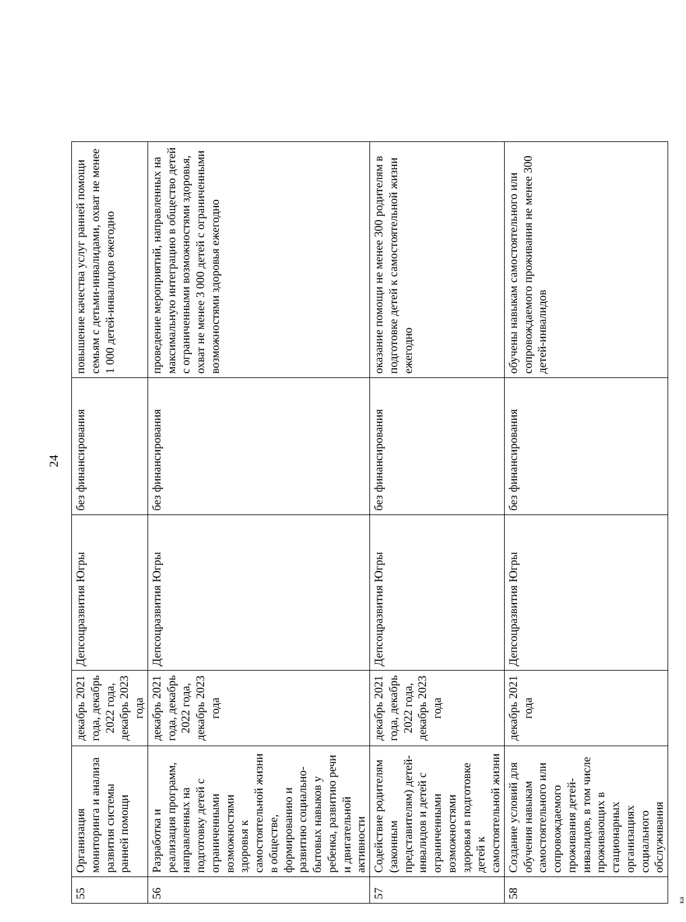24
| 55 | Организация мониторинга и анализа развития системы ранней помощи | декабрь 2021 года, декабрь 2022 года, декабрь 2023 года | Депсоцразвития Югры | без финансирования | повышение качества услуг ранней помощи семьям с детьми-инвалидами, охват не менее 1 000 детей-инвалидов ежегодно |
| 56 | Разработка и реализация программ, направленных на подготовку детей с ограниченными возможностями здоровья к самостоятельной жизни в обществе, формированию и развитию социально-бытовых навыков у ребенка, развитию речи и двигательной активности | декабрь 2021 года, декабрь 2022 года, декабрь 2023 года | Депсоцразвития Югры | без финансирования | проведение мероприятий, направленных на максимальную интеграцию в общество детей с ограниченными возможностями здоровья, охват не менее 3 000 детей с ограниченными возможностями здоровья ежегодно |
| 57 | Содействие родителям (законным представителям) детей-инвалидов и детей с ограниченными возможностями здоровья в подготовке детей к самостоятельной жизни | декабрь 2021 года, декабрь 2022 года, декабрь 2023 года | Депсоцразвития Югры | без финансирования | оказание помощи не менее 300 родителям в подготовке детей к самостоятельной жизни ежегодно |
| 58 | Создание условий для обучения навыкам самостоятельного или сопровождаемого проживания детей-инвалидов, в том числе проживающих в стационарных организациях социального обслуживания | декабрь 2021 года | Депсоцразвития Югры | без финансирования | обучены навыкам самостоятельного или сопровождаемого проживания не менее 300 детей-инвалидов |
ка